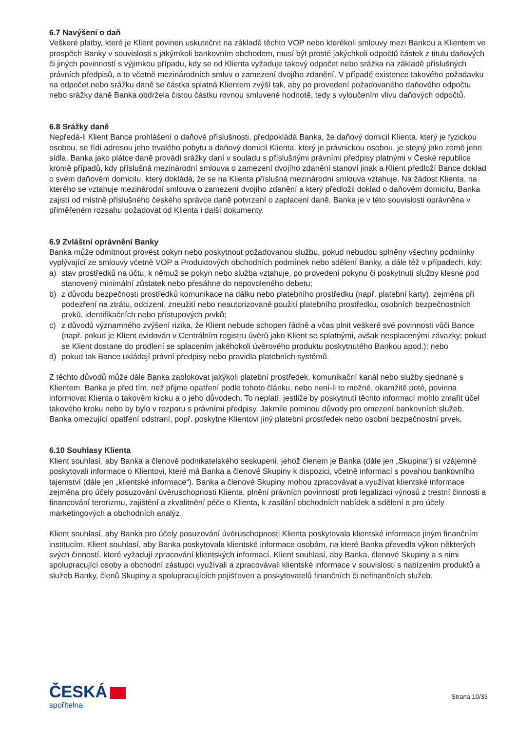6.7 Navýšení o daň
Veškeré platby, které je Klient povinen uskutečnit na základě těchto VOP nebo kterékoli smlouvy mezi Bankou a Klientem ve prospěch Banky v souvislosti s jakýmkoli bankovním obchodem, musí být prosté jakýchkoli odpočtů částek z titulu daňových či jiných povinností s výjimkou případu, kdy se od Klienta vyžaduje takový odpočet nebo srážka na základě příslušných právních předpisů, a to včetně mezinárodních smluv o zamezení dvojího zdanění. V případě existence takového požadavku na odpočet nebo srážku daně se částka splatná Klientem zvýší tak, aby po provedení požadovaného daňového odpočtu nebo srážky daně Banka obdržela čistou částku rovnou smluvené hodnotě, tedy s vyloučením vlivu daňových odpočtů.
6.8 Srážky daně
Nepředá-li Klient Bance prohlášení o daňové příslušnosti, předpokládá Banka, že daňový domicil Klienta, který je fyzickou osobou, se řídí adresou jeho trvalého pobytu a daňový domicil Klienta, který je právnickou osobou, je stejný jako země jeho sídla. Banka jako plátce daně provádí srážky daní v souladu s příslušnými právními předpisy platnými v České republice kromě případů, kdy příslušná mezinárodní smlouva o zamezení dvojího zdanění stanoví jinak a Klient předloží Bance doklad o svém daňovém domicilu, který dokládá, že se na Klienta příslušná mezinárodní smlouva vztahuje. Na žádost Klienta, na kterého se vztahuje mezinárodní smlouva o zamezení dvojího zdanění a který předložil doklad o daňovém domicilu, Banka zajistí od místně příslušného českého správce daně potvrzení o zaplacení daně. Banka je v této souvislosti oprávněna v přiměřeném rozsahu požadovat od Klienta i další dokumenty.
6.9 Zvláštní oprávnění Banky
Banka může odmítnout provést pokyn nebo poskytnout požadovanou službu, pokud nebudou splněny všechny podmínky vyplývající ze smlouvy včetně VOP a Produktových obchodních podmínek nebo sdělení Banky, a dále též v případech, kdy:
a) stav prostředků na účtu, k němuž se pokyn nebo služba vztahuje, po provedení pokynu či poskytnutí služby klesne pod stanovený minimální zůstatek nebo přesáhne do nepovoleného debetu;
b) z důvodu bezpečnosti prostředků komunikace na dálku nebo platebního prostředku (např. platební karty), zejména při podezření na ztrátu, odcizení, zneužití nebo neautorizované použití platebního prostředku, osobních bezpečnostních prvků, identifikačních nebo přístupových prvků;
c) z důvodů významného zvýšení rizika, že Klient nebude schopen řádně a včas plnit veškeré své povinnosti vůči Bance (např. pokud je Klient evidován v Centrálním registru úvěrů jako Klient se splatnými, avšak nesplacenými závazky; pokud se Klient dostane do prodlení se splacením jakéhokoli úvěrového produktu poskytnutého Bankou apod.); nebo
d) pokud tak Bance ukládají právní předpisy nebo pravidla platebních systémů.
Z těchto důvodů může dále Banka zablokovat jakýkoli platební prostředek, komunikační kanál nebo služby sjednané s Klientem. Banka je před tím, než přijme opatření podle tohoto článku, nebo není-li to možné, okamžitě poté, povinna informovat Klienta o takovém kroku a o jeho důvodech. To neplatí, jestliže by poskytnutí těchto informací mohlo zmařit účel takového kroku nebo by bylo v rozporu s právními předpisy. Jakmile pominou důvody pro omezení bankovních služeb, Banka omezující opatření odstraní, popř. poskytne Klientovi jiný platební prostředek nebo osobní bezpečnostní prvek.
6.10 Souhlasy Klienta
Klient souhlasí, aby Banka a členové podnikatelského seskupení, jehož členem je Banka (dále jen „Skupina“) si vzájemně poskytovali informace o Klientovi, které má Banka a členové Skupiny k dispozici, včetně informací s povahou bankovního tajemství (dále jen „klientské informace“). Banka a členové Skupiny mohou zpracovávat a využívat klientské informace zejména pro účely posuzování úvěruschopnosti Klienta, plnění právních povinností proti legalizaci výnosů z trestní činnosti a financování terorizmu, zajištění a zkvalitnění péče o Klienta, k zasílání obchodních nabídek a sdělení a pro účely marketingových a obchodních analýz.
Klient souhlasí, aby Banka pro účely posuzování úvěruschopnosti Klienta poskytovala klientské informace jiným finančním institucím. Klient souhlasí, aby Banka poskytovala klientské informace osobám, na které Banka převedla výkon některých svých činností, které vyžadují zpracování klientských informací. Klient souhlasí, aby Banka, členové Skupiny a s nimi spolupracující osoby a obchodní zástupci využívali a zpracovávali klientské informace v souvislosti s nabízením produktů a služeb Banky, členů Skupiny a spolupracujících pojišťoven a poskytovatelů finančních či nefinančních služeb.
ČESKÁ
spořitelna
Strana 10/33